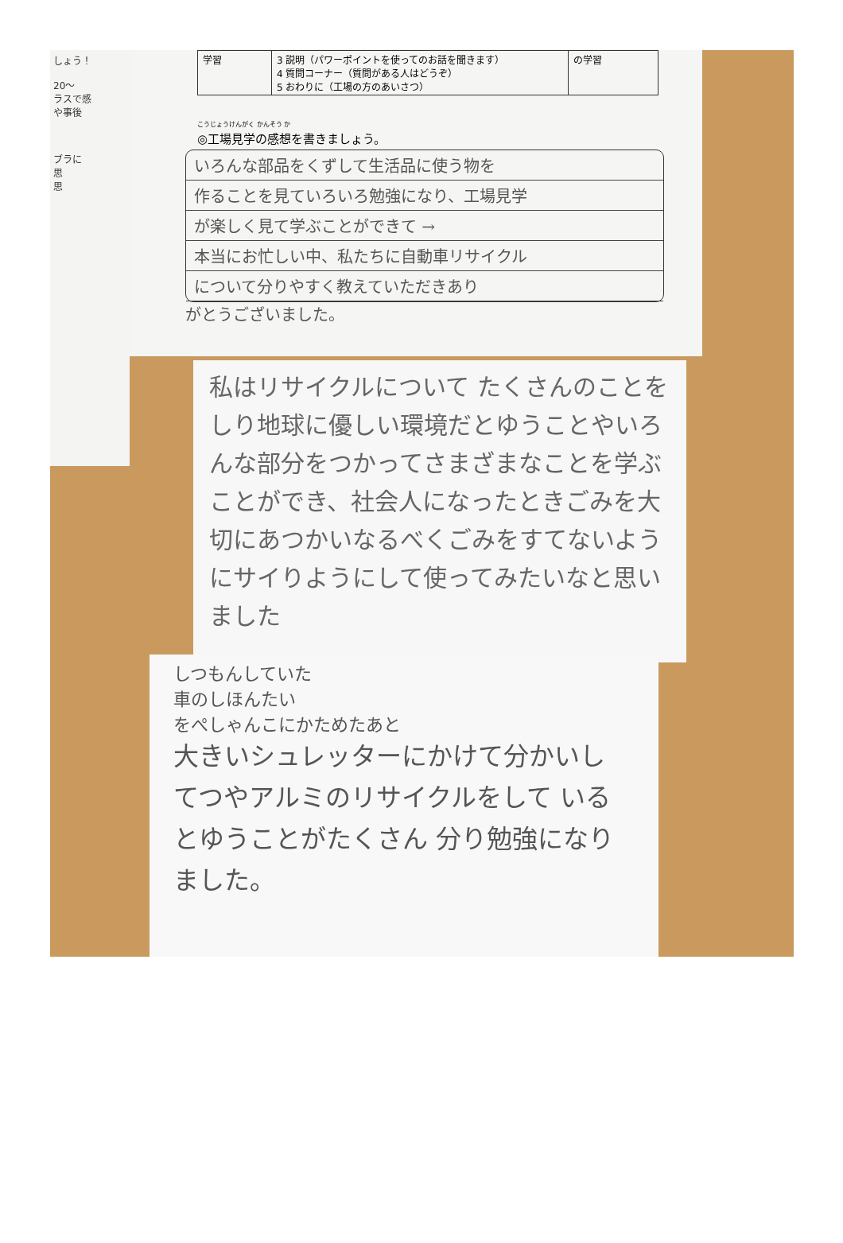しょう！
20～
ラスで感
や事後
ブラに
思
思
| 学習 | 3 説明（パワーポイントを使ってのお話を聞きます） 4 質問コーナー（質問がある人はどうぞ） 5 おわりに（工場の方のあいさつ） | の学習 |
こうじょうけんがく かんそう か
◎工場見学の感想を書きましょう。
いろんな部品をくずして生活品に使う物を
作ることを見ていろいろ勉強になり、工場見学
が楽しく見て学ぶことができて →
本当にお忙しい中、私たちに自動車リサイクル
について分りやすく教えていただきあり
がとうございました。
私はリサイクルについて たくさんのことをしり地球に優しい環境だとゆうことやいろんな部分をつかってさまざまなことを学ぶことができ、社会人になったときごみを大切にあつかいなるべくごみをすてないようにサイりようにして使ってみたいなと思いました
しつもんしていた
車のしほんたい
をぺしゃんこにかためたあと
大きいシュレッターにかけて分かいし てつやアルミのリサイクルをして いるとゆうことがたくさん 分り勉強になりました。